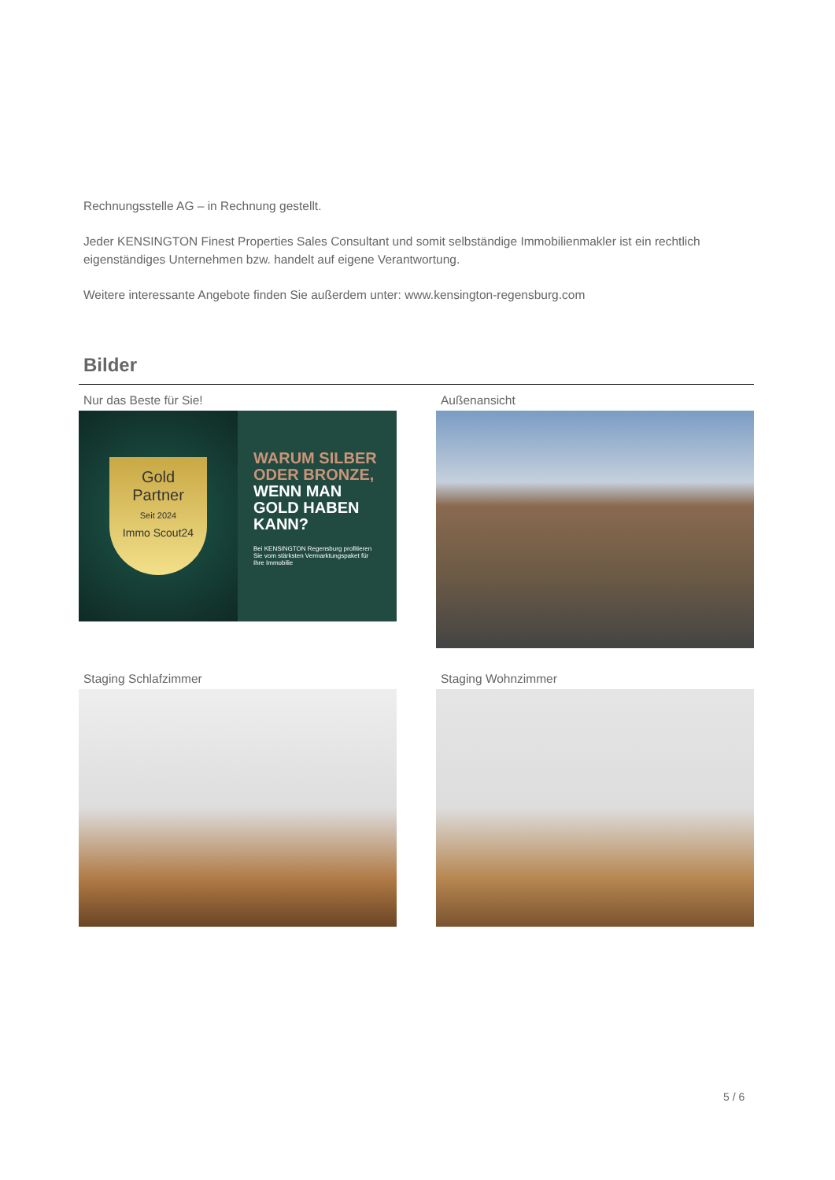Rechnungsstelle AG – in Rechnung gestellt.
Jeder KENSINGTON Finest Properties Sales Consultant und somit selbständige Immobilienmakler ist ein rechtlich eigenständiges Unternehmen bzw. handelt auf eigene Verantwortung.
Weitere interessante Angebote finden Sie außerdem unter: www.kensington-regensburg.com
Bilder
Nur das Beste für Sie!
Gold
Partner
Seit 2024
Immo Scout24
WARUM SILBER ODER BRONZE,
WENN MAN GOLD HABEN KANN?
Bei KENSINGTON Regensburg profitieren Sie vom stärksten Vermarktungspaket für Ihre Immobilie
Außenansicht
Staging Schlafzimmer
Staging Wohnzimmer
5 / 6